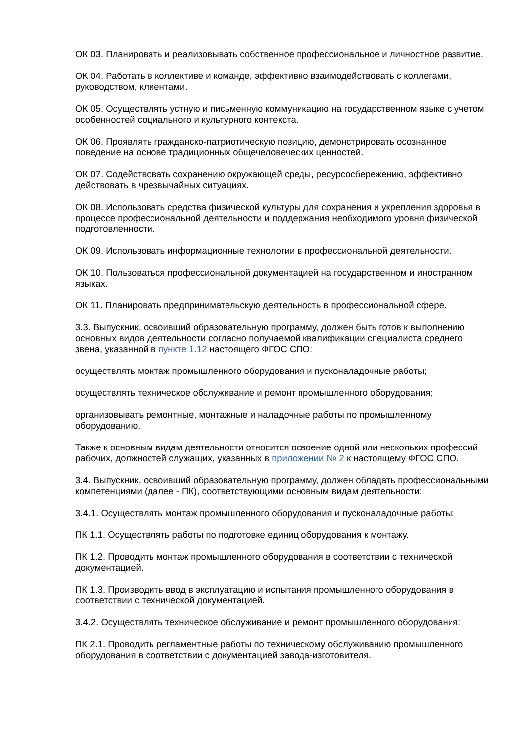ОК 03. Планировать и реализовывать собственное профессиональное и личностное развитие.
ОК 04. Работать в коллективе и команде, эффективно взаимодействовать с коллегами, руководством, клиентами.
ОК 05. Осуществлять устную и письменную коммуникацию на государственном языке с учетом особенностей социального и культурного контекста.
ОК 06. Проявлять гражданско-патриотическую позицию, демонстрировать осознанное поведение на основе традиционных общечеловеческих ценностей.
ОК 07. Содействовать сохранению окружающей среды, ресурсосбережению, эффективно действовать в чрезвычайных ситуациях.
ОК 08. Использовать средства физической культуры для сохранения и укрепления здоровья в процессе профессиональной деятельности и поддержания необходимого уровня физической подготовленности.
ОК 09. Использовать информационные технологии в профессиональной деятельности.
ОК 10. Пользоваться профессиональной документацией на государственном и иностранном языках.
ОК 11. Планировать предпринимательскую деятельность в профессиональной сфере.
3.3. Выпускник, освоивший образовательную программу, должен быть готов к выполнению основных видов деятельности согласно получаемой квалификации специалиста среднего звена, указанной в пункте 1.12 настоящего ФГОС СПО:
осуществлять монтаж промышленного оборудования и пусконаладочные работы;
осуществлять техническое обслуживание и ремонт промышленного оборудования;
организовывать ремонтные, монтажные и наладочные работы по промышленному оборудованию.
Также к основным видам деятельности относится освоение одной или нескольких профессий рабочих, должностей служащих, указанных в приложении № 2 к настоящему ФГОС СПО.
3.4. Выпускник, освоивший образовательную программу, должен обладать профессиональными компетенциями (далее - ПК), соответствующими основным видам деятельности:
3.4.1. Осуществлять монтаж промышленного оборудования и пусконаладочные работы:
ПК 1.1. Осуществлять работы по подготовке единиц оборудования к монтажу.
ПК 1.2. Проводить монтаж промышленного оборудования в соответствии с технической документацией.
ПК 1.3. Производить ввод в эксплуатацию и испытания промышленного оборудования в соответствии с технической документацией.
3.4.2. Осуществлять техническое обслуживание и ремонт промышленного оборудования:
ПК 2.1. Проводить регламентные работы по техническому обслуживанию промышленного оборудования в соответствии с документацией завода-изготовителя.